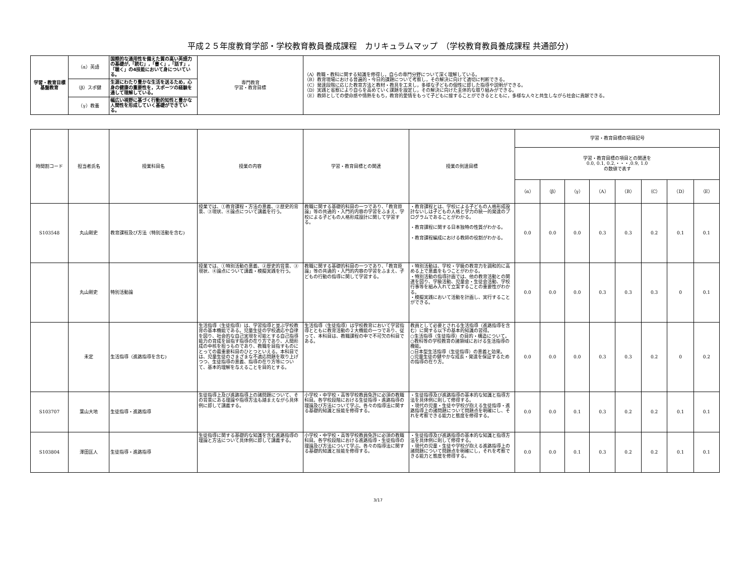平成２５年度教育学部・学校教育教員養成課程　カリキュラムマップ　（学校教育教員養成課程 共通部分)
| 学習・教育目標 基盤教育 | （α）英語 | 国際的な通用性を備えた質の高い英語力の基礎が,「読む」,「書く」,「話す」,「聴く」の4技能において身についている。 | 専門教育 学習・教育目標 | （A）教職・教科に関する知識を修得し，自らの専門分野について深く理解している。 （B）教育現場における普遍的・今日的課題について考察し，その解決に向けて適切に判断できる。 （C）発達段階に応じた教育方法と教材・教具を工夫し，多様な子どもの個性に即した指導や説明ができる。 （D）実践と省察により自らを高めていく課題を設定し，その解決に向けた主体的な取り組みができる。 （E）教師としての使命感や情熱をもち，教育的愛情をもって子どもに接することができるとともに，多様な人々と共生しながら社会に貢献できる。 |
| | （β）スポ健 | 生涯にわたり豊かな生活を送るため，心身の健康の重要性を，スポーツの経験を通して理解している。 | | |
| | （γ）教養 | 幅広い視野に基づく行動的知性と豊かな人間性を形成していく基礎ができている。 | | |
| 時間割コード | 担当者氏名 | 授業科目名 | 授業の内容 | 学習・教育目標との関連 | 授業の到達目標 | 学習・教育目標の項目記号 | | | | | | | |
| --- | --- | --- | --- | --- | --- | --- | --- | --- | --- | --- | --- | --- | --- |
| | | | | | | 学習・教育目標の項目との関連を 0.0, 0.1, 0.2,・・・,0.9, 1.0 の数値で表す | | | | | | | |
| | | | | | | （α） | （β） | （γ） | （A） | （B） | （C） | （D） | （E） |
| S103548 | 丸山剛史 | 教育課程及び方法（特別活動を含む) | 授業では、①教育課程・方法の意義、②歴史的背景、③現状、④論点について講義を行う。 | 教職に関する基礎的科目の一つであり、「教育原論」等の共通的・入門的内容の学習をふまえ、学校による子どもの人格形成設計に関して学習する。 | ・教育課程とは、学校による子どもの人格形成設計ないしは子どもの人格と学力の統一的発達のプログラムであることがわかる。 ・教育課程に関する日本独特の性質がわかる。 ・教育課程編成における教師の役割がわかる。 | 0.0 | 0.0 | 0.0 | 0.3 | 0.3 | 0.2 | 0.1 | 0.1 |
| | 丸山剛史 | 特別活動論 | 授業では、①特別活動の意義、②歴史的背景、③現状、④論点について講義・模擬実践を行う。 | 教職に関する基礎的科目の一つであり、「教育原論」等の共通的・入門的内容の学習をふまえ、子どもの行動の指導に関して学習する。 | ・特別活動は、学校・学級の教育力を調和的に高める上で意義をもつことがわかる。 ・特別活動の指導計画では、他の教育活動との関連を図り、学級活動、児童会・生徒会活動、学校行事等を組み入れて立案することの重要性がわかる。 ・模擬実践において活動を計画し、実行することができる。 | 0.0 | 0.0 | 0.0 | 0.3 | 0.3 | 0.3 | 0 | 0.1 |
| | 未定 | 生活指導（進路指導を含む) | 生活指導（生徒指導）は、学習指導と並ぶ学校教育の基本機能である。児童生徒の学校適応や自律を図り、社会的な自己実現を可能とする自己指導能力の育成を目指す指導の在り方であり、人間形成の中核を担うものであり、教職を目指すものにとっての最重要科目のひとつといえる。本科目では、児童生徒のさまざまな不適応問題を取り上げつつ、生徒指導の意義、指導の在り方等について、基本的理解を与えることを目的とする。 | 生活指導（生徒指導）は学校教育において学習指導とともに教育活動の２大機能の一つであり、従って、本科目は、教職課程の中で不可欠の科目である。 | 教員として必要とされる生活指導（進路指導を含む）に関する以下の基本的知識の習得。 ○生活指導（生徒指導）の目的・構造について。 ○教科等の学校教育の諸領域における生活指導の機能。 ○日本型生活指導（生徒指導）の意義と効果。 ○児童生徒の健やかな成長・発達を保証するための指導の在り方。 | 0.0 | 0.0 | 0.0 | 0.3 | 0.3 | 0.2 | 0 | 0.2 |
| S103707 | 葉山大地 | 生徒指導・進路指導 | 生徒指導上及び進路指導上の諸問題について、その背景にある理論や指導方法も踏まえながら具体例に即して講義する。 | 小学校・中学校・高等学校教員免許に必須の教職科目。各学校段階における生徒指導・進路指導の理論及び方法について学ぶ。各々の指導法に関する基礎的知識と技能を修得する。 | ・生徒指導及び進路指導の基本的な知識と指導方法を具体例に則して修得する。 ・現代の児童・生徒や学校が抱える生徒指導・進路指導上の諸問題について問題点を明確にし、それを考察できる能力と態度を修得する。 | 0.0 | 0.0 | 0.1 | 0.3 | 0.2 | 0.2 | 0.1 | 0.1 |
| S103804 | 澤田匡人 | 生徒指導・進路指導 | 生徒指導に関する基礎的な知識を含む進路指導の理論と方法について具体例に即して講義する。 | 小学校・中学校・高等学校教員免許に必須の教職科目。各学校段階における進路指導・生徒指導の理論及び方法について学ぶ。各々の指導法に関する基礎的知識と技能を修得する。 | ・生徒指導及び進路指導の基本的な知識と指導方法を具体例に則して修得する。 ・現代の児童・生徒や学校が抱える進路指導上の諸問題について問題点を明確にし，それを考察できる能力と態度を修得する。 | 0.0 | 0.0 | 0.1 | 0.3 | 0.2 | 0.2 | 0.1 | 0.1 |
3/17